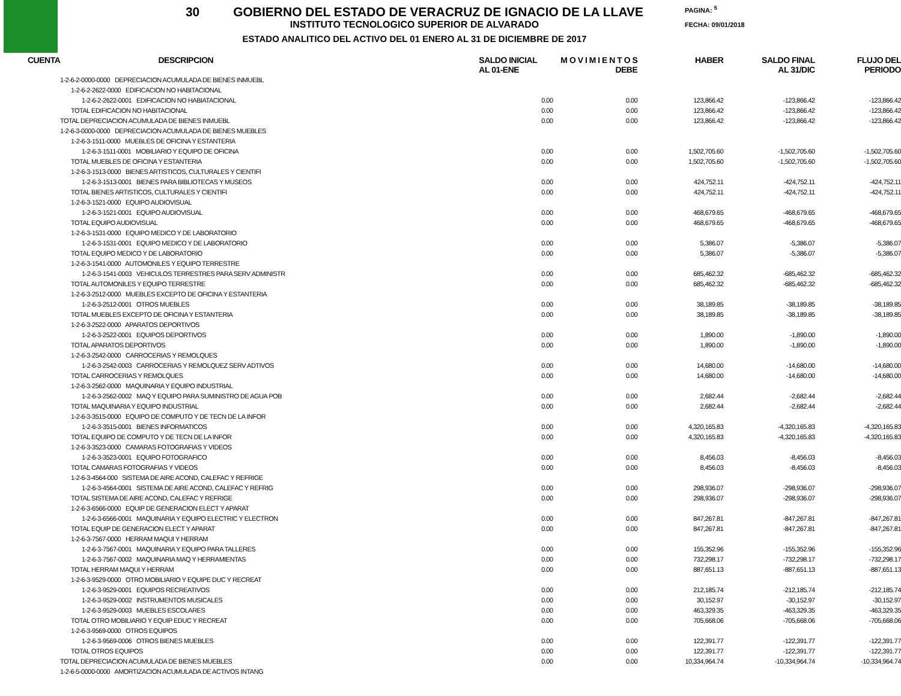30 GOBIERNO DEL ESTADO DE VERACRUZ DE IGNACIO DE LA LLAVE
INSTITUTO TECNOLOGICO SUPERIOR DE ALVARADO
ESTADO ANALITICO DEL ACTIVO DEL 01 ENERO AL 31 DE DICIEMBRE DE 2017
PAGINA: <sup>5</sup>
FECHA: 09/01/2018
| CUENTA | DESCRIPCION | SALDO INICIAL AL 01-ENE | M O V I M I E N T O S DEBE | HABER | SALDO FINAL AL 31/DIC | FLUJO DEL PERIODO |
| --- | --- | --- | --- | --- | --- | --- |
| 1-2-6-2-0000-0000 DEPRECIACION ACUMULADA DE BIENES INMUEBL | | | | | | |
| 1-2-6-2-2622-0000 EDIFICACION NO HABITACIONAL | | | | | | |
| 1-2-6-2-2622-0001 EDIFICACION NO HABIATACIONAL | | 0.00 | 0.00 | 123,866.42 | -123,866.42 | -123,866.42 |
| TOTAL EDIFICACION NO HABITACIONAL | | 0.00 | 0.00 | 123,866.42 | -123,866.42 | -123,866.42 |
| TOTAL DEPRECIACION ACUMULADA DE BIENES INMUEBL | | 0.00 | 0.00 | 123,866.42 | -123,866.42 | -123,866.42 |
| 1-2-6-3-0000-0000 DEPRECIACION ACUMULADA DE BIENES MUEBLES | | | | | | |
| 1-2-6-3-1511-0000 MUEBLES DE OFICINA Y ESTANTERIA | | | | | | |
| 1-2-6-3-1511-0001 MOBILIARIO Y EQUIPO DE OFICINA | | 0.00 | 0.00 | 1,502,705.60 | -1,502,705.60 | -1,502,705.60 |
| TOTAL MUEBLES DE OFICINA Y ESTANTERIA | | 0.00 | 0.00 | 1,502,705.60 | -1,502,705.60 | -1,502,705.60 |
| 1-2-6-3-1513-0000 BIENES ARTISTICOS, CULTURALES Y CIENTIFI | | | | | | |
| 1-2-6-3-1513-0001 BIENES PARA BIBLIOTECAS Y MUSEOS | | 0.00 | 0.00 | 424,752.11 | -424,752.11 | -424,752.11 |
| TOTAL BIENES ARTISTICOS, CULTURALES Y CIENTIFI | | 0.00 | 0.00 | 424,752.11 | -424,752.11 | -424,752.11 |
| 1-2-6-3-1521-0000 EQUIPO AUDIOVISUAL | | | | | | |
| 1-2-6-3-1521-0001 EQUIPO AUDIOVISUAL | | 0.00 | 0.00 | 468,679.65 | -468,679.65 | -468,679.65 |
| TOTAL EQUIPO AUDIOVISUAL | | 0.00 | 0.00 | 468,679.65 | -468,679.65 | -468,679.65 |
| 1-2-6-3-1531-0000 EQUIPO MEDICO Y DE LABORATORIO | | | | | | |
| 1-2-6-3-1531-0001 EQUIPO MEDICO Y DE LABORATORIO | | 0.00 | 0.00 | 5,386.07 | -5,386.07 | -5,386.07 |
| TOTAL EQUIPO MEDICO Y DE LABORATORIO | | 0.00 | 0.00 | 5,386.07 | -5,386.07 | -5,386.07 |
| 1-2-6-3-1541-0000 AUTOMONILES Y EQUIPO TERRESTRE | | | | | | |
| 1-2-6-3-1541-0003 VEHICULOS TERRESTRES PARA SERV ADMINISTR | | 0.00 | 0.00 | 685,462.32 | -685,462.32 | -685,462.32 |
| TOTAL AUTOMONILES Y EQUIPO TERRESTRE | | 0.00 | 0.00 | 685,462.32 | -685,462.32 | -685,462.32 |
| 1-2-6-3-2512-0000 MUEBLES EXCEPTO DE OFICINA Y ESTANTERIA | | | | | | |
| 1-2-6-3-2512-0001 OTROS MUEBLES | | 0.00 | 0.00 | 38,189.85 | -38,189.85 | -38,189.85 |
| TOTAL MUEBLES EXCEPTO DE OFICINA Y ESTANTERIA | | 0.00 | 0.00 | 38,189.85 | -38,189.85 | -38,189.85 |
| 1-2-6-3-2522-0000 APARATOS DEPORTIVOS | | | | | | |
| 1-2-6-3-2522-0001 EQUIPOS DEPORTIVOS | | 0.00 | 0.00 | 1,890.00 | -1,890.00 | -1,890.00 |
| TOTAL APARATOS DEPORTIVOS | | 0.00 | 0.00 | 1,890.00 | -1,890.00 | -1,890.00 |
| 1-2-6-3-2542-0000 CARROCERIAS Y REMOLQUES | | | | | | |
| 1-2-6-3-2542-0003 CARROCERIAS Y REMOLQUEZ SERV ADTIVOS | | 0.00 | 0.00 | 14,680.00 | -14,680.00 | -14,680.00 |
| TOTAL CARROCERIAS Y REMOLQUES | | 0.00 | 0.00 | 14,680.00 | -14,680.00 | -14,680.00 |
| 1-2-6-3-2562-0000 MAQUINARIA Y EQUIPO INDUSTRIAL | | | | | | |
| 1-2-6-3-2562-0002 MAQ Y EQUIPO PARA SUMINISTRO DE AGUA POB | | 0.00 | 0.00 | 2,682.44 | -2,682.44 | -2,682.44 |
| TOTAL MAQUINARIA Y EQUIPO INDUSTRIAL | | 0.00 | 0.00 | 2,682.44 | -2,682.44 | -2,682.44 |
| 1-2-6-3-3515-0000 EQUIPO DE COMPUTO Y DE TECN DE LA INFOR | | | | | | |
| 1-2-6-3-3515-0001 BIENES INFORMATICOS | | 0.00 | 0.00 | 4,320,165.83 | -4,320,165.83 | -4,320,165.83 |
| TOTAL EQUIPO DE COMPUTO Y DE TECN DE LA INFOR | | 0.00 | 0.00 | 4,320,165.83 | -4,320,165.83 | -4,320,165.83 |
| 1-2-6-3-3523-0000 CAMARAS FOTOGRAFIAS Y VIDEOS | | | | | | |
| 1-2-6-3-3523-0001 EQUIPO FOTOGRAFICO | | 0.00 | 0.00 | 8,456.03 | -8,456.03 | -8,456.03 |
| TOTAL CAMARAS FOTOGRAFIAS Y VIDEOS | | 0.00 | 0.00 | 8,456.03 | -8,456.03 | -8,456.03 |
| 1-2-6-3-4564-000 SISTEMA DE AIRE ACOND, CALEFAC Y REFRIGE | | | | | | |
| 1-2-6-3-4564-0001 SISTEMA DE AIRE ACOND, CALEFAC Y REFRIG | | 0.00 | 0.00 | 298,936.07 | -298,936.07 | -298,936.07 |
| TOTAL SISTEMA DE AIRE ACOND, CALEFAC Y REFRIGE | | 0.00 | 0.00 | 298,936.07 | -298,936.07 | -298,936.07 |
| 1-2-6-3-6566-0000 EQUIP DE GENERACION ELECT Y APARAT | | | | | | |
| 1-2-6-3-6566-0001 MAQUINARIA Y EQUIPO ELECTRIC Y ELECTRON | | 0.00 | 0.00 | 847,267.81 | -847,267.81 | -847,267.81 |
| TOTAL EQUIP DE GENERACION ELECT Y APARAT | | 0.00 | 0.00 | 847,267.81 | -847,267.81 | -847,267.81 |
| 1-2-6-3-7567-0000 HERRAM MAQUI Y HERRAM | | | | | | |
| 1-2-6-3-7567-0001 MAQUINARIA Y EQUIPO PARA TALLERES | | 0.00 | 0.00 | 155,352.96 | -155,352.96 | -155,352.96 |
| 1-2-6-3-7567-0002 MAQUINARIA MAQ Y HERRAMIENTAS | | 0.00 | 0.00 | 732,298.17 | -732,298.17 | -732,298.17 |
| TOTAL HERRAM MAQUI Y HERRAM | | 0.00 | 0.00 | 887,651.13 | -887,651.13 | -887,651.13 |
| 1-2-6-3-9529-0000 OTRO MOBILIARIO Y EQUIPE DUC Y RECREAT | | | | | | |
| 1-2-6-3-9529-0001 EQUIPOS RECREATIVOS | | 0.00 | 0.00 | 212,185.74 | -212,185.74 | -212,185.74 |
| 1-2-6-3-9529-0002 INSTRUMENTOS MUSICALES | | 0.00 | 0.00 | 30,152.97 | -30,152.97 | -30,152.97 |
| 1-2-6-3-9529-0003 MUEBLES ESCOLARES | | 0.00 | 0.00 | 463,329.35 | -463,329.35 | -463,329.35 |
| TOTAL OTRO MOBILIARIO Y EQUIP EDUC Y RECREAT | | 0.00 | 0.00 | 705,668.06 | -705,668.06 | -705,668.06 |
| 1-2-6-3-9569-0000 OTROS EQUIPOS | | | | | | |
| 1-2-6-3-9569-0006 OTROS BIENES MUEBLES | | 0.00 | 0.00 | 122,391.77 | -122,391.77 | -122,391.77 |
| TOTAL OTROS EQUIPOS | | 0.00 | 0.00 | 122,391.77 | -122,391.77 | -122,391.77 |
| TOTAL DEPRECIACION ACUMULADA DE BIENES MUEBLES | | 0.00 | 0.00 | 10,334,964.74 | -10,334,964.74 | -10,334,964.74 |
| 1-2-6-5-0000-0000 AMORTIZACION ACUMULADA DE ACTIVOS INTANG | | | | | | |